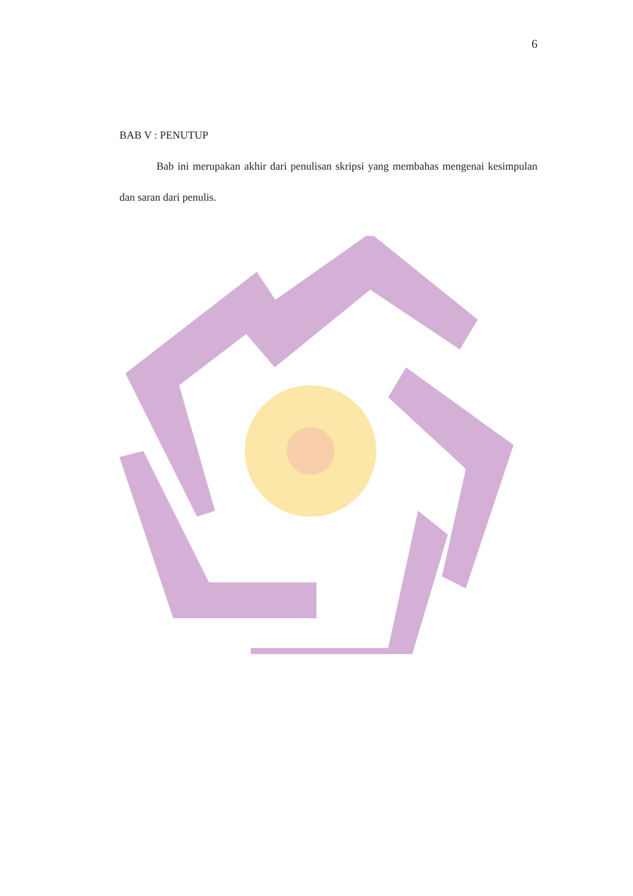6
BAB V : PENUTUP
Bab ini merupakan akhir dari penulisan skripsi yang membahas mengenai kesimpulan dan saran dari penulis.